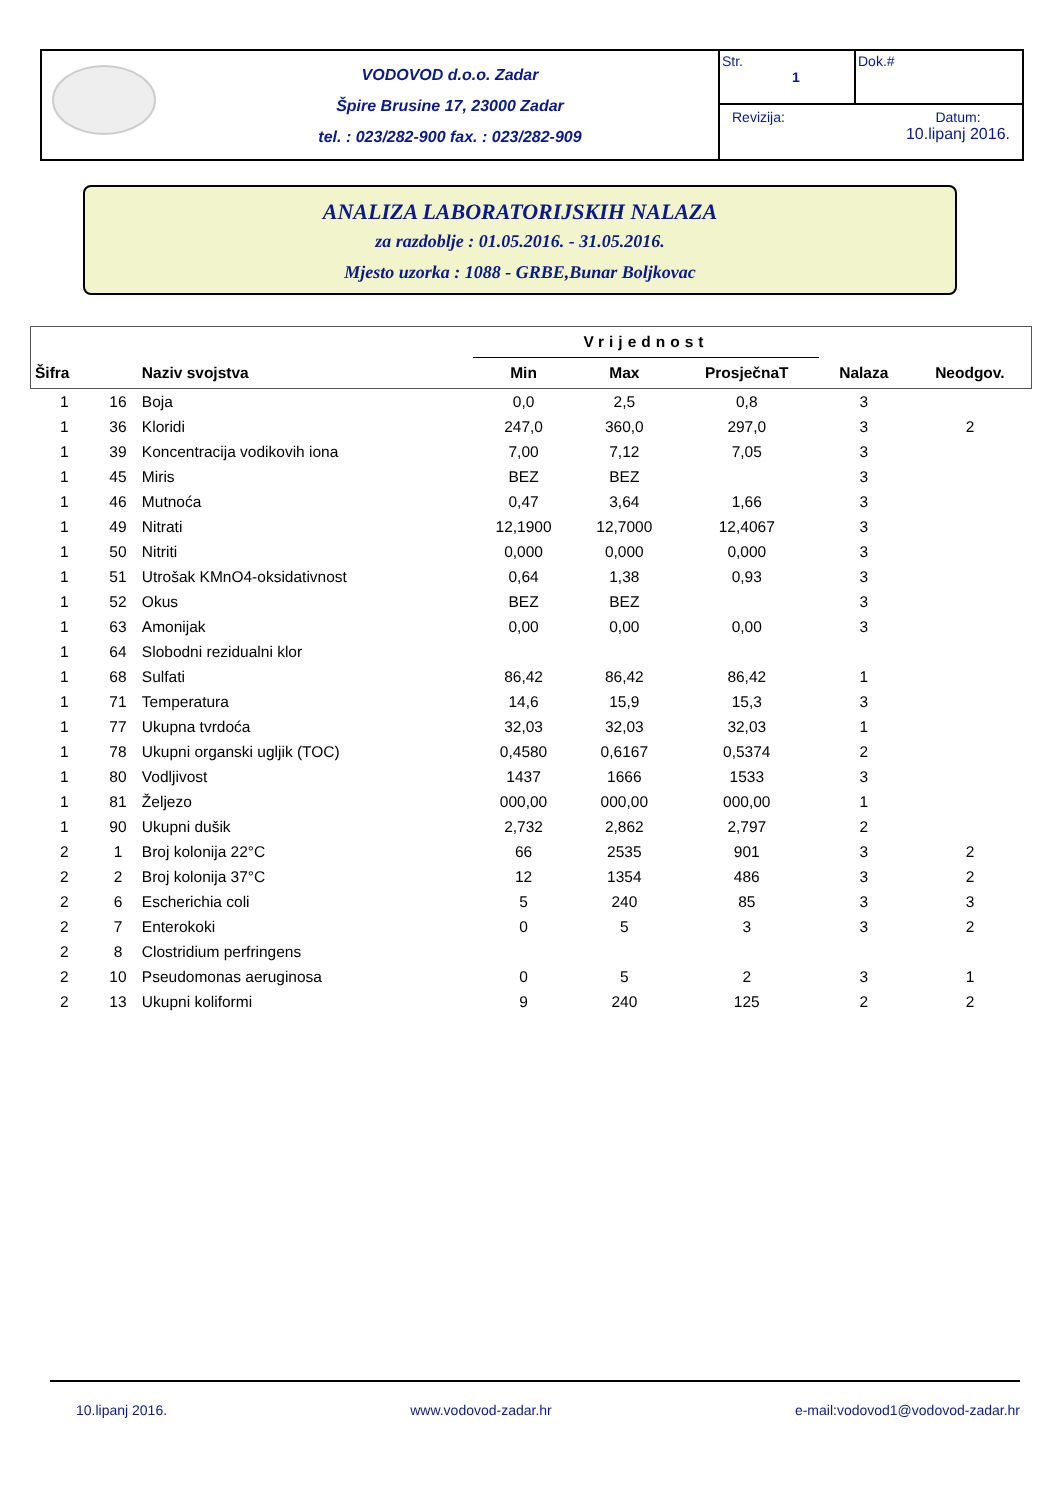VODOVOD d.o.o. Zadar
Špire Brusine 17, 23000 Zadar
tel. : 023/282-900 fax. : 023/282-909
Str.
1
Dok.#
Revizija: Datum:
10.lipanj 2016.
ANALIZA LABORATORIJSKIH NALAZA
za razdoblje : 01.05.2016. - 31.05.2016.
Mjesto uzorka : 1088 - GRBE,Bunar Boljkovac
| | | | Vrijednost | | | | |
| --- | --- | --- | --- | --- | --- | --- | --- |
| Šifra | | Naziv svojstva | Min | Max | ProsječnaT | Nalaza | Neodgov. |
| 1 | 16 | Boja | 0,0 | 2,5 | 0,8 | 3 | |
| 1 | 36 | Kloridi | 247,0 | 360,0 | 297,0 | 3 | 2 |
| 1 | 39 | Koncentracija vodikovih iona | 7,00 | 7,12 | 7,05 | 3 | |
| 1 | 45 | Miris | BEZ | BEZ | | 3 | |
| 1 | 46 | Mutnoća | 0,47 | 3,64 | 1,66 | 3 | |
| 1 | 49 | Nitrati | 12,1900 | 12,7000 | 12,4067 | 3 | |
| 1 | 50 | Nitriti | 0,000 | 0,000 | 0,000 | 3 | |
| 1 | 51 | Utrošak KMnO4-oksidativnost | 0,64 | 1,38 | 0,93 | 3 | |
| 1 | 52 | Okus | BEZ | BEZ | | 3 | |
| 1 | 63 | Amonijak | 0,00 | 0,00 | 0,00 | 3 | |
| 1 | 64 | Slobodni rezidualni klor | | | | | |
| 1 | 68 | Sulfati | 86,42 | 86,42 | 86,42 | 1 | |
| 1 | 71 | Temperatura | 14,6 | 15,9 | 15,3 | 3 | |
| 1 | 77 | Ukupna tvrdoća | 32,03 | 32,03 | 32,03 | 1 | |
| 1 | 78 | Ukupni organski ugljik (TOC) | 0,4580 | 0,6167 | 0,5374 | 2 | |
| 1 | 80 | Vodljivost | 1437 | 1666 | 1533 | 3 | |
| 1 | 81 | Željezo | 000,00 | 000,00 | 000,00 | 1 | |
| 1 | 90 | Ukupni dušik | 2,732 | 2,862 | 2,797 | 2 | |
| 2 | 1 | Broj kolonija 22°C | 66 | 2535 | 901 | 3 | 2 |
| 2 | 2 | Broj kolonija 37°C | 12 | 1354 | 486 | 3 | 2 |
| 2 | 6 | Escherichia coli | 5 | 240 | 85 | 3 | 3 |
| 2 | 7 | Enterokoki | 0 | 5 | 3 | 3 | 2 |
| 2 | 8 | Clostridium perfringens | | | | | |
| 2 | 10 | Pseudomonas aeruginosa | 0 | 5 | 2 | 3 | 1 |
| 2 | 13 | Ukupni koliformi | 9 | 240 | 125 | 2 | 2 |
10.lipanj 2016. www.vodovod-zadar.hr e-mail:vodovod1@vodovod-zadar.hr